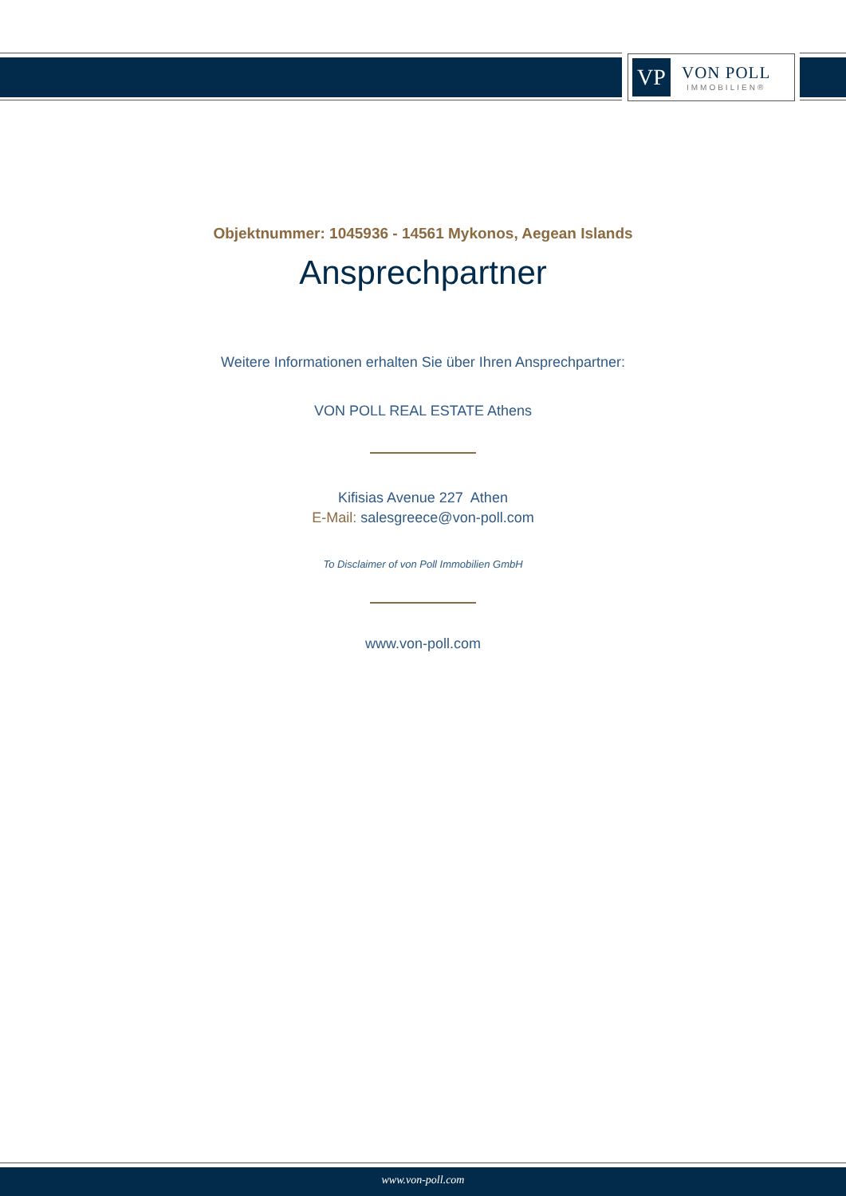VP
VON POLL
IMMOBILIEN®
Objektnummer: 1045936 - 14561 Mykonos, Aegean Islands
Ansprechpartner
Weitere Informationen erhalten Sie über Ihren Ansprechpartner:
VON POLL REAL ESTATE Athens
Kifisias Avenue 227 Athen
E-Mail: salesgreece@von-poll.com
To Disclaimer of von Poll Immobilien GmbH
www.von-poll.com
www.von-poll.com